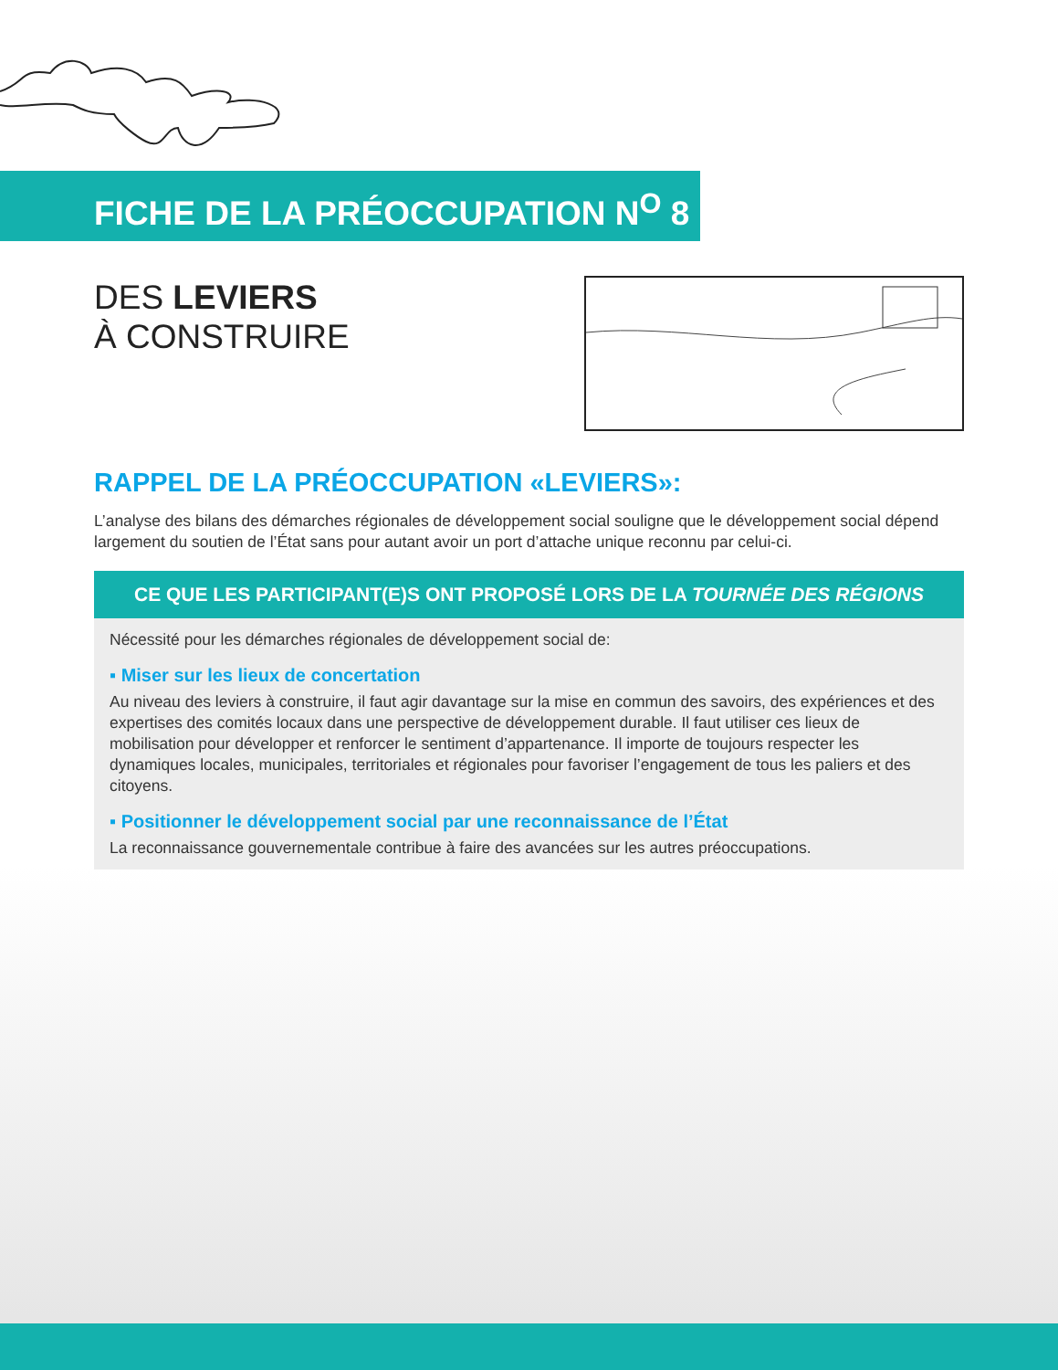FICHE DE LA PRÉOCCUPATION N<sup>O</sup> 8
DES LEVIERS
À CONSTRUIRE
RAPPEL DE LA PRÉOCCUPATION «LEVIERS»:
L’analyse des bilans des démarches régionales de développement social souligne que le développement social dépend largement du soutien de l’État sans pour autant avoir un port d’attache unique reconnu par celui-ci.
CE QUE LES PARTICIPANT(E)S ONT PROPOSÉ LORS DE LA TOURNÉE DES RÉGIONS
Nécessité pour les démarches régionales de développement social de:
▪ Miser sur les lieux de concertation
Au niveau des leviers à construire, il faut agir davantage sur la mise en commun des savoirs, des expériences et des expertises des comités locaux dans une perspective de développement durable. Il faut utiliser ces lieux de mobilisation pour développer et renforcer le sentiment d’appartenance. Il importe de toujours respecter les dynamiques locales, municipales, territoriales et régionales pour favoriser l’engagement de tous les paliers et des citoyens.
▪ Positionner le développement social par une reconnaissance de l’État
La reconnaissance gouvernementale contribue à faire des avancées sur les autres préoccupations.